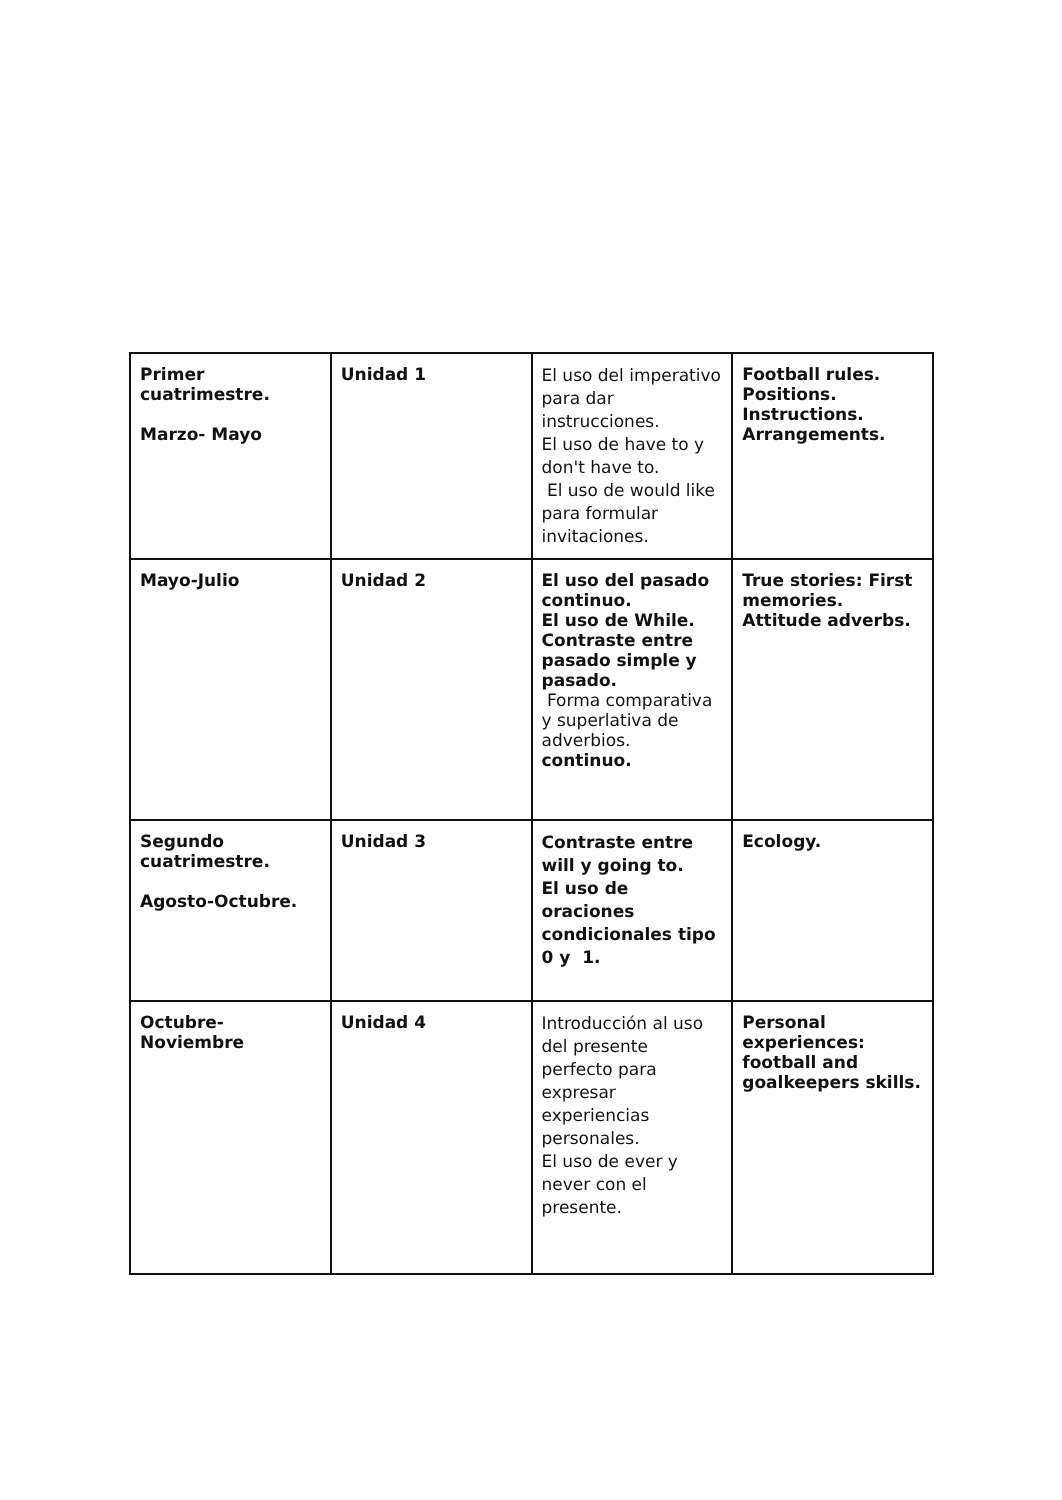| Primer cuatrimestre. Marzo- Mayo | Unidad 1 | El uso del imperativo para dar instrucciones. El uso de have to y don't have to. El uso de would like para formular invitaciones. | Football rules. Positions. Instructions. Arrangements. |
| Mayo-Julio | Unidad 2 | El uso del pasado continuo. El uso de While. Contraste entre pasado simple y pasado. Forma comparativa y superlativa de adverbios. continuo. | True stories: First memories. Attitude adverbs. |
| Segundo cuatrimestre. Agosto-Octubre. | Unidad 3 | Contraste entre will y going to. El uso de oraciones condicionales tipo 0 y 1. | Ecology. |
| Octubre-Noviembre | Unidad 4 | Introducción al uso del presente perfecto para expresar experiencias personales. El uso de ever y never con el presente. | Personal experiences: football and goalkeepers skills. |